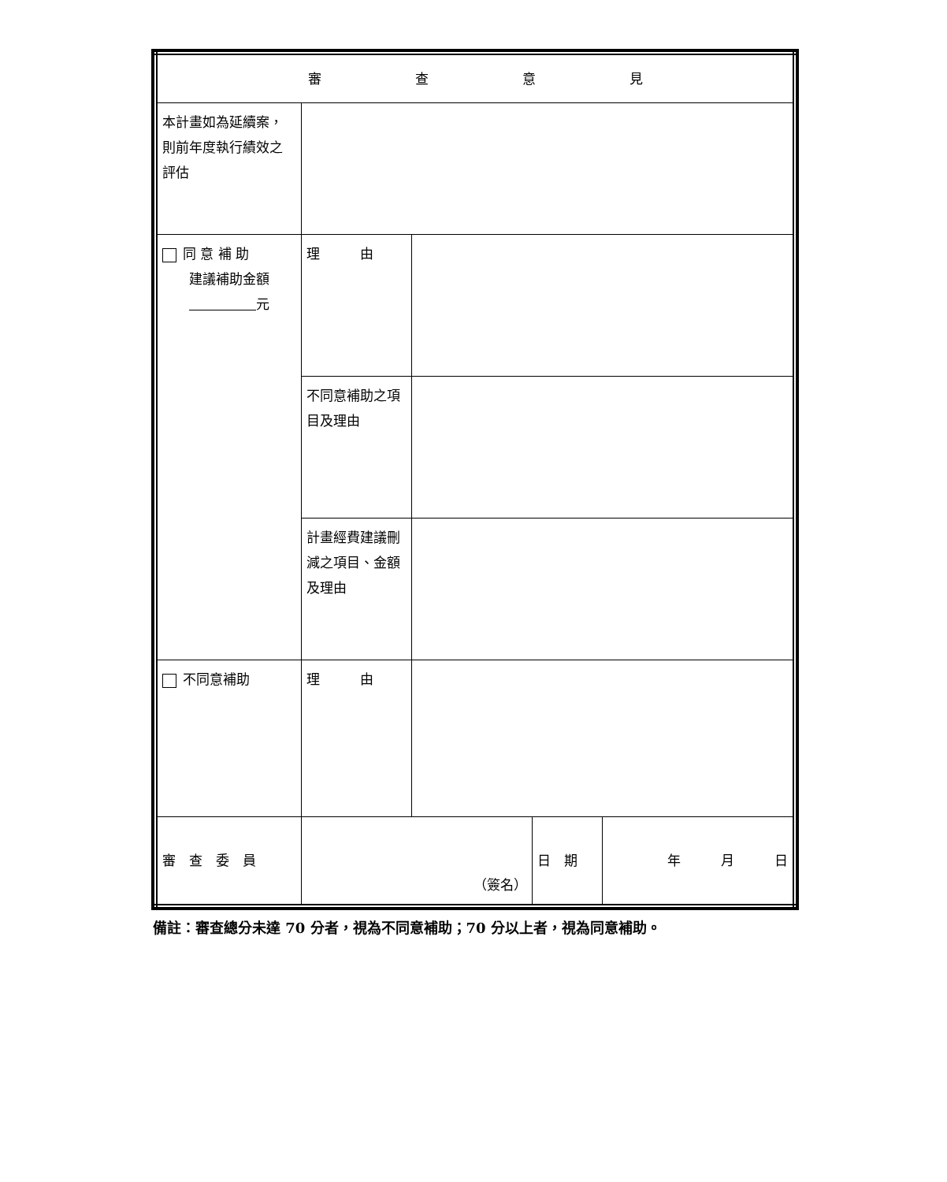| 審 查 意 見 | | | | |
| 本計畫如為延續案，則前年度執行績效之評估 | | | | |
| 同 意 補 助 建議補助金額 元 | 理 由 | | | |
| | 不同意補助之項目及理由 | | | |
| | 計畫經費建議刪減之項目、金額及理由 | | | |
| 不同意補助 | 理 由 | | | |
| 審 查 委 員 | （簽名） | | 日 期 | 年 月 日 |
備註：審查總分未達 70 分者，視為不同意補助；70 分以上者，視為同意補助。